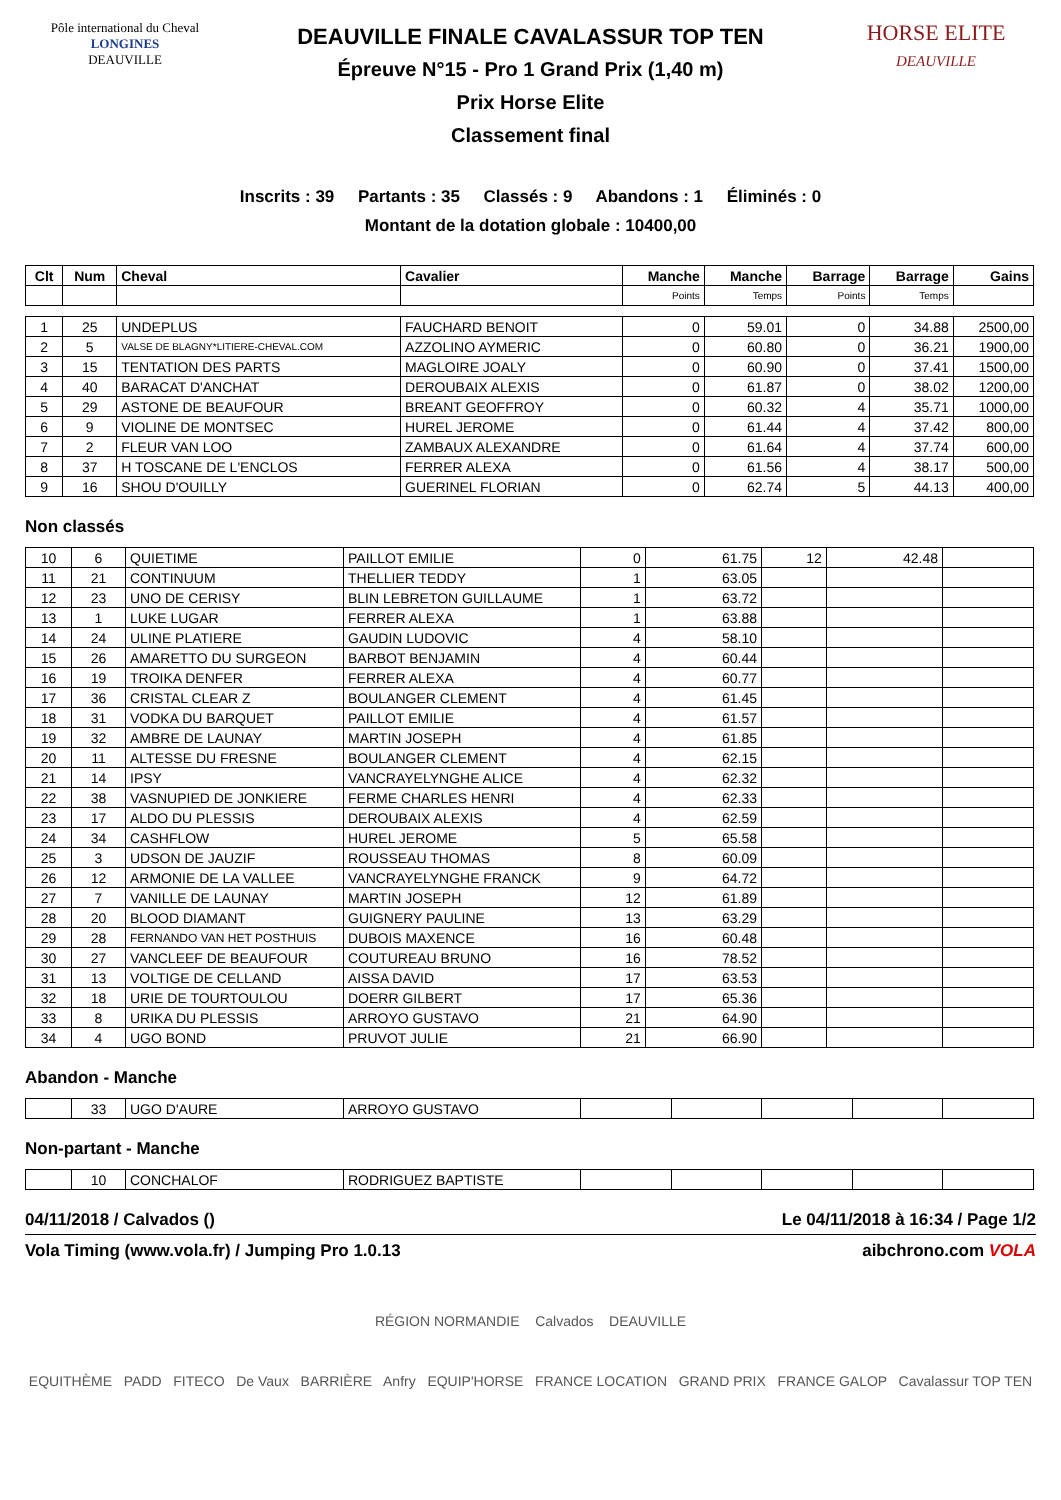Pôle international du Cheval
LONGINES
DEAUVILLE
DEAUVILLE FINALE CAVALASSUR TOP TEN
Épreuve N°15 - Pro 1 Grand Prix (1,40 m)
Prix Horse Elite
Classement final
HORSE ELITE
DEAUVILLE
Inscrits : 39 Partants : 35 Classés : 9 Abandons : 1 Éliminés : 0
Montant de la dotation globale : 10400,00
| Clt | Num | Cheval | Cavalier | Manche | Manche | Barrage | Barrage | Gains |
| --- | --- | --- | --- | --- | --- | --- | --- | --- |
| | | | | Points | Temps | Points | Temps | |
| 1 | 25 | UNDEPLUS | FAUCHARD BENOIT | 0 | 59.01 | 0 | 34.88 | 2500,00 |
| 2 | 5 | VALSE DE BLAGNY*LITIERE-CHEVAL.COM | AZZOLINO AYMERIC | 0 | 60.80 | 0 | 36.21 | 1900,00 |
| 3 | 15 | TENTATION DES PARTS | MAGLOIRE JOALY | 0 | 60.90 | 0 | 37.41 | 1500,00 |
| 4 | 40 | BARACAT D'ANCHAT | DEROUBAIX ALEXIS | 0 | 61.87 | 0 | 38.02 | 1200,00 |
| 5 | 29 | ASTONE DE BEAUFOUR | BREANT GEOFFROY | 0 | 60.32 | 4 | 35.71 | 1000,00 |
| 6 | 9 | VIOLINE DE MONTSEC | HUREL JEROME | 0 | 61.44 | 4 | 37.42 | 800,00 |
| 7 | 2 | FLEUR VAN LOO | ZAMBAUX ALEXANDRE | 0 | 61.64 | 4 | 37.74 | 600,00 |
| 8 | 37 | H TOSCANE DE L'ENCLOS | FERRER ALEXA | 0 | 61.56 | 4 | 38.17 | 500,00 |
| 9 | 16 | SHOU D'OUILLY | GUERINEL FLORIAN | 0 | 62.74 | 5 | 44.13 | 400,00 |
Non classés
| 10 | 6 | QUIETIME | PAILLOT EMILIE | 0 | 61.75 | 12 | 42.48 | |
| 11 | 21 | CONTINUUM | THELLIER TEDDY | 1 | 63.05 | | | |
| 12 | 23 | UNO DE CERISY | BLIN LEBRETON GUILLAUME | 1 | 63.72 | | | |
| 13 | 1 | LUKE LUGAR | FERRER ALEXA | 1 | 63.88 | | | |
| 14 | 24 | ULINE PLATIERE | GAUDIN LUDOVIC | 4 | 58.10 | | | |
| 15 | 26 | AMARETTO DU SURGEON | BARBOT BENJAMIN | 4 | 60.44 | | | |
| 16 | 19 | TROIKA DENFER | FERRER ALEXA | 4 | 60.77 | | | |
| 17 | 36 | CRISTAL CLEAR Z | BOULANGER CLEMENT | 4 | 61.45 | | | |
| 18 | 31 | VODKA DU BARQUET | PAILLOT EMILIE | 4 | 61.57 | | | |
| 19 | 32 | AMBRE DE LAUNAY | MARTIN JOSEPH | 4 | 61.85 | | | |
| 20 | 11 | ALTESSE DU FRESNE | BOULANGER CLEMENT | 4 | 62.15 | | | |
| 21 | 14 | IPSY | VANCRAYELYNGHE ALICE | 4 | 62.32 | | | |
| 22 | 38 | VASNUPIED DE JONKIERE | FERME CHARLES HENRI | 4 | 62.33 | | | |
| 23 | 17 | ALDO DU PLESSIS | DEROUBAIX ALEXIS | 4 | 62.59 | | | |
| 24 | 34 | CASHFLOW | HUREL JEROME | 5 | 65.58 | | | |
| 25 | 3 | UDSON DE JAUZIF | ROUSSEAU THOMAS | 8 | 60.09 | | | |
| 26 | 12 | ARMONIE DE LA VALLEE | VANCRAYELYNGHE FRANCK | 9 | 64.72 | | | |
| 27 | 7 | VANILLE DE LAUNAY | MARTIN JOSEPH | 12 | 61.89 | | | |
| 28 | 20 | BLOOD DIAMANT | GUIGNERY PAULINE | 13 | 63.29 | | | |
| 29 | 28 | FERNANDO VAN HET POSTHUIS | DUBOIS MAXENCE | 16 | 60.48 | | | |
| 30 | 27 | VANCLEEF DE BEAUFOUR | COUTUREAU BRUNO | 16 | 78.52 | | | |
| 31 | 13 | VOLTIGE DE CELLAND | AISSA DAVID | 17 | 63.53 | | | |
| 32 | 18 | URIE DE TOURTOULOU | DOERR GILBERT | 17 | 65.36 | | | |
| 33 | 8 | URIKA DU PLESSIS | ARROYO GUSTAVO | 21 | 64.90 | | | |
| 34 | 4 | UGO BOND | PRUVOT JULIE | 21 | 66.90 | | | |
Abandon - Manche
| | 33 | UGO D'AURE | ARROYO GUSTAVO | | | | | |
Non-partant - Manche
| | 10 | CONCHALOF | RODRIGUEZ BAPTISTE | | | | | |
04/11/2018 / Calvados () Le 04/11/2018 à 16:34 / Page 1/2
Vola Timing (www.vola.fr) / Jumping Pro 1.0.13 aibchrono.com VOLA
RÉGION NORMANDIE Calvados DEAUVILLE
EQUITHÈME PADD FITECO De Vaux BARRIÈRE Anfry EQUIP'HORSE FRANCE LOCATION GRAND PRIX FRANCE GALOP Cavalassur TOP TEN